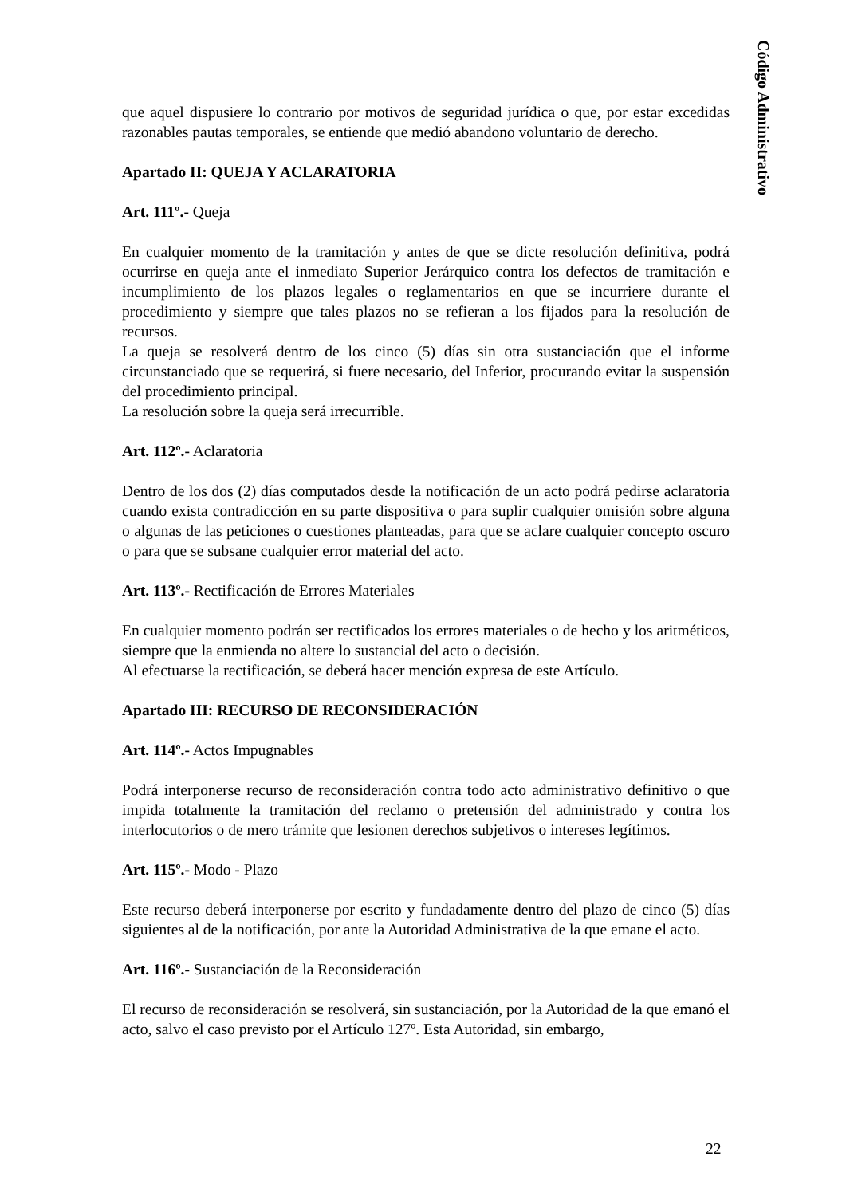Código Administrativo
que aquel dispusiere lo contrario por motivos de seguridad jurídica o que, por estar excedidas razonables pautas temporales, se entiende que medió abandono voluntario de derecho.
Apartado II: QUEJA Y ACLARATORIA
Art. 111º.- Queja
En cualquier momento de la tramitación y antes de que se dicte resolución definitiva, podrá ocurrirse en queja ante el inmediato Superior Jerárquico contra los defectos de tramitación e incumplimiento de los plazos legales o reglamentarios en que se incurriere durante el procedimiento y siempre que tales plazos no se refieran a los fijados para la resolución de recursos.
La queja se resolverá dentro de los cinco (5) días sin otra sustanciación que el informe circunstanciado que se requerirá, si fuere necesario, del Inferior, procurando evitar la suspensión del procedimiento principal.
La resolución sobre la queja será irrecurrible.
Art. 112º.- Aclaratoria
Dentro de los dos (2) días computados desde la notificación de un acto podrá pedirse aclaratoria cuando exista contradicción en su parte dispositiva o para suplir cualquier omisión sobre alguna o algunas de las peticiones o cuestiones planteadas, para que se aclare cualquier concepto oscuro o para que se subsane cualquier error material del acto.
Art. 113º.- Rectificación de Errores Materiales
En cualquier momento podrán ser rectificados los errores materiales o de hecho y los aritméticos, siempre que la enmienda no altere lo sustancial del acto o decisión.
Al efectuarse la rectificación, se deberá hacer mención expresa de este Artículo.
Apartado III: RECURSO DE RECONSIDERACIÓN
Art. 114º.- Actos Impugnables
Podrá interponerse recurso de reconsideración contra todo acto administrativo definitivo o que impida totalmente la tramitación del reclamo o pretensión del administrado y contra los interlocutorios o de mero trámite que lesionen derechos subjetivos o intereses legítimos.
Art. 115º.- Modo - Plazo
Este recurso deberá interponerse por escrito y fundadamente dentro del plazo de cinco (5) días siguientes al de la notificación, por ante la Autoridad Administrativa de la que emane el acto.
Art. 116º.- Sustanciación de la Reconsideración
El recurso de reconsideración se resolverá, sin sustanciación, por la Autoridad de la que emanó el acto, salvo el caso previsto por el Artículo 127º. Esta Autoridad, sin embargo,
22